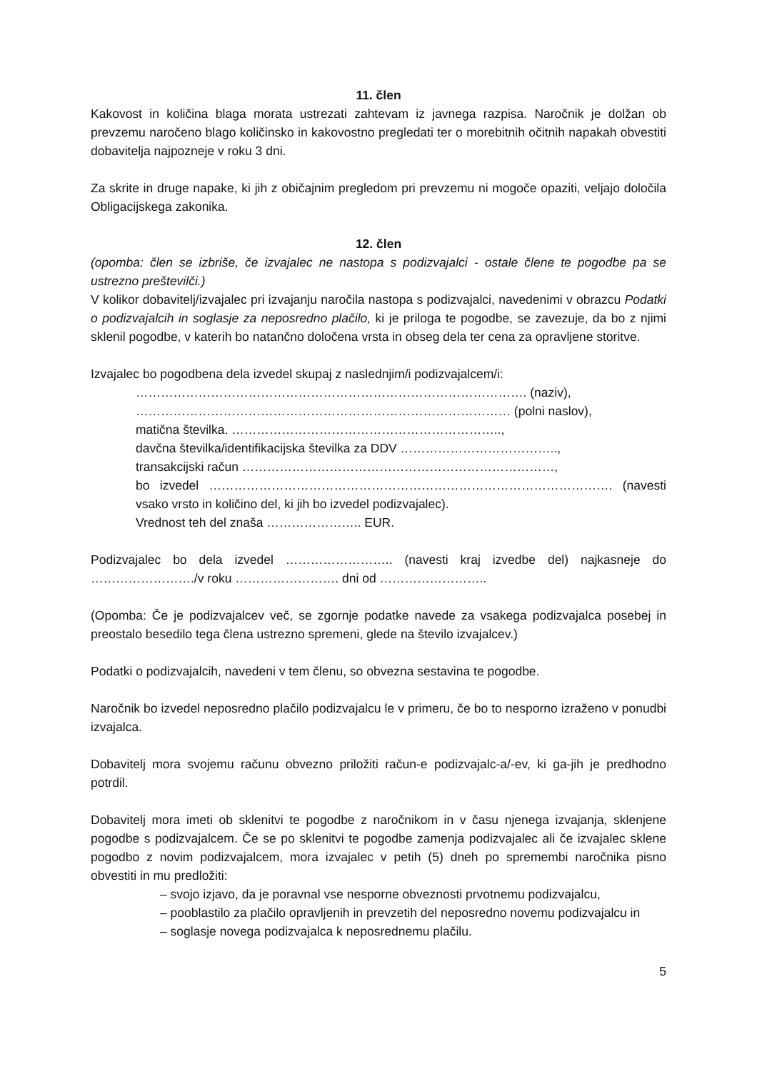11. člen
Kakovost in količina blaga morata ustrezati zahtevam iz javnega razpisa. Naročnik je dolžan ob prevzemu naročeno blago količinsko in kakovostno pregledati ter o morebitnih očitnih napakah obvestiti dobavitelja najpozneje v roku 3 dni.
Za skrite in druge napake, ki jih z običajnim pregledom pri prevzemu ni mogoče opaziti, veljajo določila Obligacijskega zakonika.
12. člen
(opomba: člen se izbriše, če izvajalec ne nastopa s podizvajalci - ostale člene te pogodbe pa se ustrezno preštevilči.)
V kolikor dobavitelj/izvajalec pri izvajanju naročila nastopa s podizvajalci, navedenimi v obrazcu Podatki o podizvajalcih in soglasje za neposredno plačilo, ki je priloga te pogodbe, se zavezuje, da bo z njimi sklenil pogodbe, v katerih bo natančno določena vrsta in obseg dela ter cena za opravljene storitve.
Izvajalec bo pogodbena dela izvedel skupaj z naslednjim/i podizvajalcem/i:
…………………………………………………………………………………. (naziv),
……………………………………………………………………………… (polni naslov),
matična številka. ………………………………………………………..,
davčna številka/identifikacijska številka za DDV ………………………………..,
transakcijski račun …………………………………………………………………,
bo izvedel ……………………………………………………………………………………. (navesti vsako vrsto in količino del, ki jih bo izvedel podizvajalec).
Vrednost teh del znaša ………………….. EUR.
Podizvajalec bo dela izvedel …………………….. (navesti kraj izvedbe del) najkasneje do ……………………./v roku ……………………. dni od ……………………..
(Opomba: Če je podizvajalcev več, se zgornje podatke navede za vsakega podizvajalca posebej in preostalo besedilo tega člena ustrezno spremeni, glede na število izvajalcev.)
Podatki o podizvajalcih, navedeni v tem členu, so obvezna sestavina te pogodbe.
Naročnik bo izvedel neposredno plačilo podizvajalcu le v primeru, če bo to nesporno izraženo v ponudbi izvajalca.
Dobavitelj mora svojemu računu obvezno priložiti račun-e podizvajalc-a/-ev, ki ga-jih je predhodno potrdil.
Dobavitelj mora imeti ob sklenitvi te pogodbe z naročnikom in v času njenega izvajanja, sklenjene pogodbe s podizvajalcem. Če se po sklenitvi te pogodbe zamenja podizvajalec ali če izvajalec sklene pogodbo z novim podizvajalcem, mora izvajalec v petih (5) dneh po spremembi naročnika pisno obvestiti in mu predložiti:
– svojo izjavo, da je poravnal vse nesporne obveznosti prvotnemu podizvajalcu,
– pooblastilo za plačilo opravljenih in prevzetih del neposredno novemu podizvajalcu in
– soglasje novega podizvajalca k neposrednemu plačilu.
5